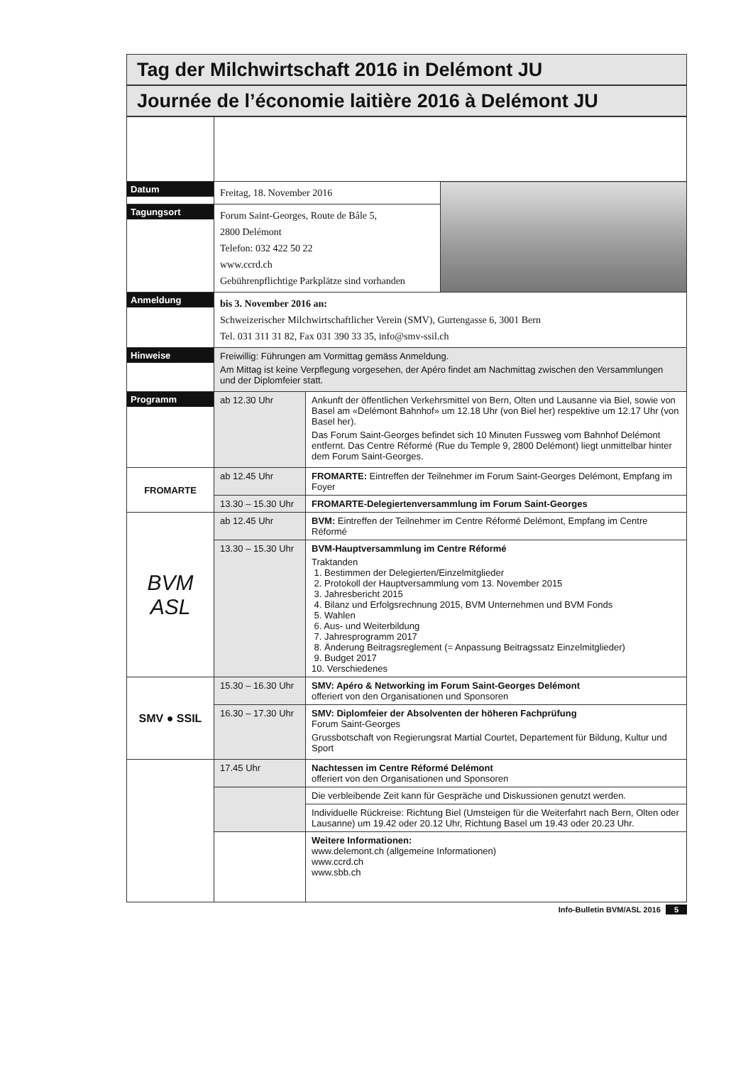Tag der Milchwirtschaft 2016 in Delémont JU
Journée de l’économie laitière 2016 à Delémont JU
| Datum | Freitag, 18. November 2016 | | |
| Tagungsort | Forum Saint-Georges, Route de Bâle 5, 2800 Delémont Telefon: 032 422 50 22 www.ccrd.ch Gebührenpflichtige Parkplätze sind vorhanden | | |
| Anmeldung | bis 3. November 2016 an: Schweizerischer Milchwirtschaftlicher Verein (SMV), Gurtengasse 6, 3001 Bern Tel. 031 311 31 82, Fax 031 390 33 35, info@smv-ssil.ch | | |
| Hinweise | Freiwillig: Führungen am Vormittag gemäss Anmeldung. Am Mittag ist keine Verpflegung vorgesehen, der Apéro findet am Nachmittag zwischen den Versammlungen und der Diplomfeier statt. | | |
| Programm | ab 12.30 Uhr | Ankunft der öffentlichen Verkehrsmittel von Bern, Olten und Lausanne via Biel, sowie von Basel am «Delémont Bahnhof» um 12.18 Uhr (von Biel her) respektive um 12.17 Uhr (von Basel her). Das Forum Saint-Georges befindet sich 10 Minuten Fussweg vom Bahnhof Delémont entfernt. Das Centre Réformé (Rue du Temple 9, 2800 Delémont) liegt unmittelbar hinter dem Forum Saint-Georges. | |
| FROMARTE | ab 12.45 Uhr | FROMARTE: Eintreffen der Teilnehmer im Forum Saint-Georges Delémont, Empfang im Foyer | |
| | 13.30 – 15.30 Uhr | FROMARTE-Delegiertenversammlung im Forum Saint-Georges | |
| BVM ASL | ab 12.45 Uhr | BVM: Eintreffen der Teilnehmer im Centre Réformé Delémont, Empfang im Centre Réformé | |
| | 13.30 – 15.30 Uhr | BVM-Hauptversammlung im Centre Réformé Traktanden 1. Bestimmen der Delegierten/Einzelmitglieder 2. Protokoll der Hauptversammlung vom 13. November 2015 3. Jahresbericht 2015 4. Bilanz und Erfolgsrechnung 2015, BVM Unternehmen und BVM Fonds 5. Wahlen 6. Aus- und Weiterbildung 7. Jahresprogramm 2017 8. Änderung Beitragsreglement (= Anpassung Beitragssatz Einzelmitglieder) 9. Budget 2017 10. Verschiedenes | |
| SMV ● SSIL | 15.30 – 16.30 Uhr | SMV: Apéro & Networking im Forum Saint-Georges Delémont offeriert von den Organisationen und Sponsoren | |
| | 16.30 – 17.30 Uhr | SMV: Diplomfeier der Absolventen der höheren Fachprüfung Forum Saint-Georges Grussbotschaft von Regierungsrat Martial Courtet, Departement für Bildung, Kultur und Sport | |
| | 17.45 Uhr | Nachtessen im Centre Réformé Delémont offeriert von den Organisationen und Sponsoren | |
| | | Die verbleibende Zeit kann für Gespräche und Diskussionen genutzt werden. | |
| | | Individuelle Rückreise: Richtung Biel (Umsteigen für die Weiterfahrt nach Bern, Olten oder Lausanne) um 19.42 oder 20.12 Uhr, Richtung Basel um 19.43 oder 20.23 Uhr. | |
| | | Weitere Informationen: www.delemont.ch (allgemeine Informationen) www.ccrd.ch www.sbb.ch | |
Info-Bulletin BVM/ASL 2016 5